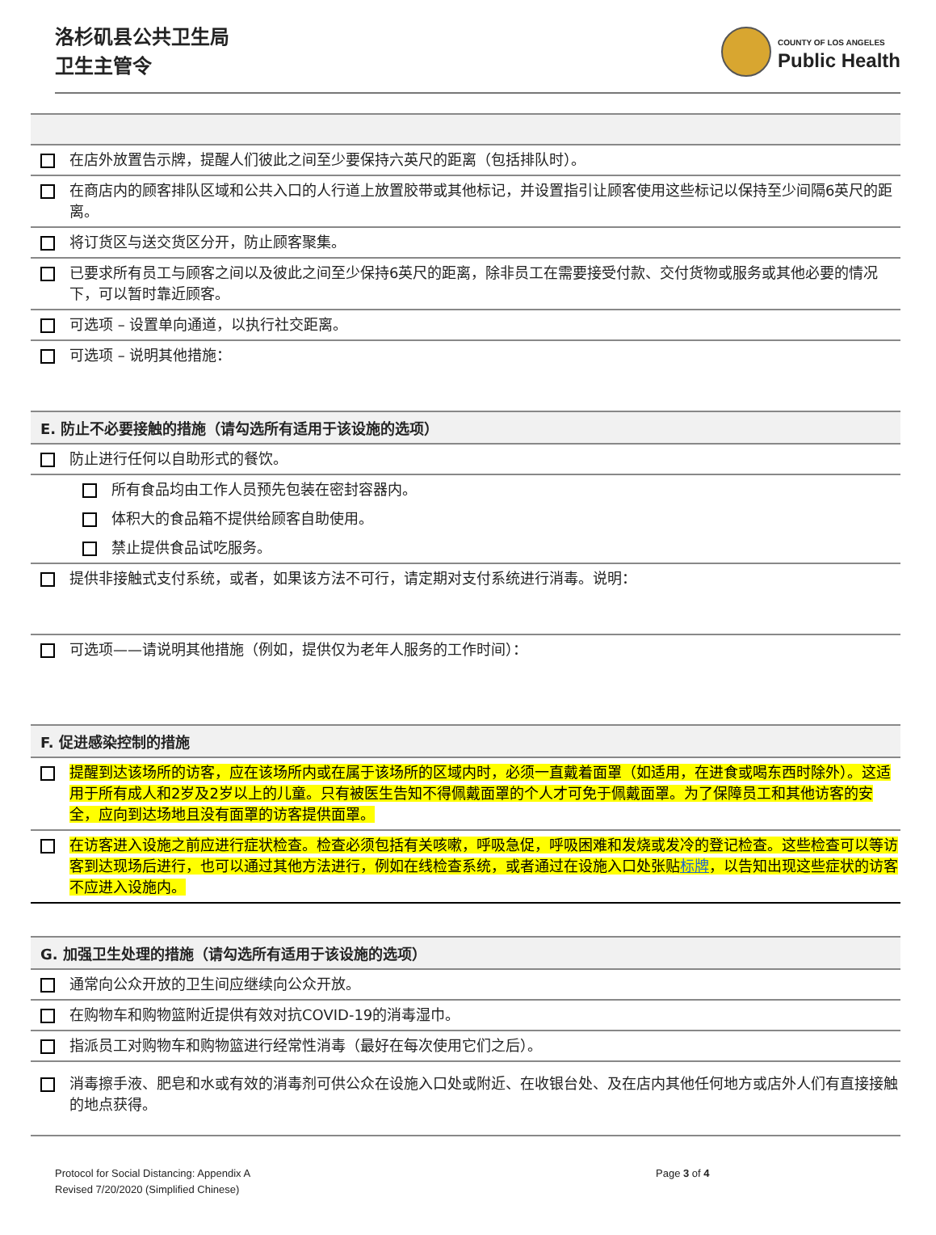洛杉矶县公共卫生局
卫生主管令
COUNTY OF LOS ANGELES
Public Health
在店外放置告示牌，提醒人们彼此之间至少要保持六英尺的距离（包括排队时）。
在商店内的顾客排队区域和公共入口的人行道上放置胶带或其他标记，并设置指引让顾客使用这些标记以保持至少间隔6英尺的距离。
将订货区与送交货区分开，防止顾客聚集。
已要求所有员工与顾客之间以及彼此之间至少保持6英尺的距离，除非员工在需要接受付款、交付货物或服务或其他必要的情况下，可以暂时靠近顾客。
可选项 – 设置单向通道，以执行社交距离。
可选项 – 说明其他措施：
E. 防止不必要接触的措施（请勾选所有适用于该设施的选项）
防止进行任何以自助形式的餐饮。
所有食品均由工作人员预先包装在密封容器内。
体积大的食品箱不提供给顾客自助使用。
禁止提供食品试吃服务。
提供非接触式支付系统，或者，如果该方法不可行，请定期对支付系统进行消毒。说明：
可选项——请说明其他措施（例如，提供仅为老年人服务的工作时间）：
F. 促进感染控制的措施
提醒到达该场所的访客，应在该场所内或在属于该场所的区域内时，必须一直戴着面罩（如适用，在进食或喝东西时除外）。这适用于所有成人和2岁及2岁以上的儿童。只有被医生告知不得佩戴面罩的个人才可免于佩戴面罩。为了保障员工和其他访客的安全，应向到达场地且没有面罩的访客提供面罩。
在访客进入设施之前应进行症状检查。检查必须包括有关咳嗽，呼吸急促，呼吸困难和发烧或发冷的登记检查。这些检查可以等访客到达现场后进行，也可以通过其他方法进行，例如在线检查系统，或者通过在设施入口处张贴标牌，以告知出现这些症状的访客不应进入设施内。
G. 加强卫生处理的措施（请勾选所有适用于该设施的选项）
通常向公众开放的卫生间应继续向公众开放。
在购物车和购物篮附近提供有效对抗COVID-19的消毒湿巾。
指派员工对购物车和购物篮进行经常性消毒（最好在每次使用它们之后）。
消毒擦手液、肥皂和水或有效的消毒剂可供公众在设施入口处或附近、在收银台处、及在店内其他任何地方或店外人们有直接接触的地点获得。
Protocol for Social Distancing: Appendix A
Revised 7/20/2020 (Simplified Chinese)
Page 3 of 4